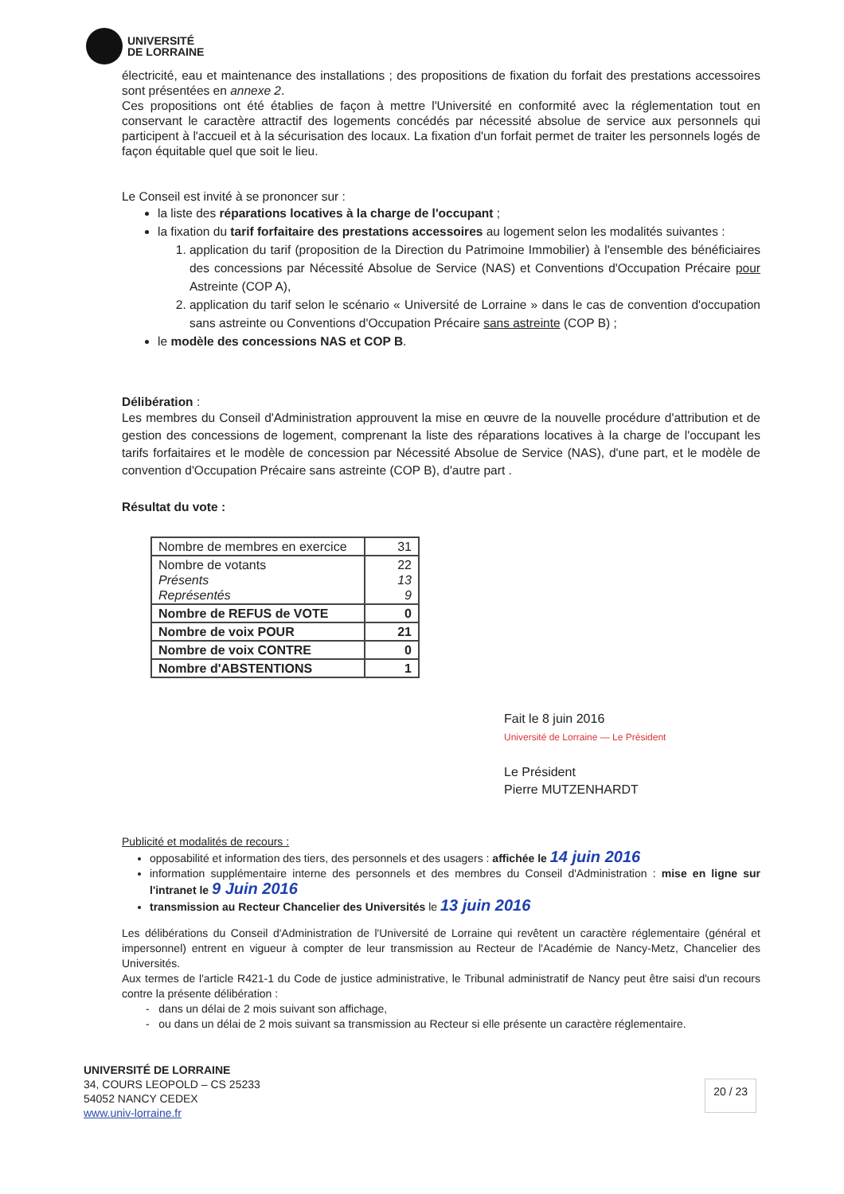UNIVERSITÉ
DE LORRAINE
électricité, eau et maintenance des installations ; des propositions de fixation du forfait des prestations accessoires sont présentées en annexe 2.
Ces propositions ont été établies de façon à mettre l'Université en conformité avec la réglementation tout en conservant le caractère attractif des logements concédés par nécessité absolue de service aux personnels qui participent à l'accueil et à la sécurisation des locaux. La fixation d'un forfait permet de traiter les personnels logés de façon équitable quel que soit le lieu.
Le Conseil est invité à se prononcer sur :
la liste des réparations locatives à la charge de l'occupant ;
la fixation du tarif forfaitaire des prestations accessoires au logement selon les modalités suivantes :
1. application du tarif (proposition de la Direction du Patrimoine Immobilier) à l'ensemble des bénéficiaires des concessions par Nécessité Absolue de Service (NAS) et Conventions d'Occupation Précaire pour Astreinte (COP A),
2. application du tarif selon le scénario « Université de Lorraine » dans le cas de convention d'occupation sans astreinte ou Conventions d'Occupation Précaire sans astreinte (COP B) ;
le modèle des concessions NAS et COP B.
Délibération :
Les membres du Conseil d'Administration approuvent la mise en œuvre de la nouvelle procédure d'attribution et de gestion des concessions de logement, comprenant la liste des réparations locatives à la charge de l'occupant les tarifs forfaitaires et le modèle de concession par Nécessité Absolue de Service (NAS), d'une part, et le modèle de convention d'Occupation Précaire sans astreinte (COP B), d'autre part .
Résultat du vote :
| Nombre de membres en exercice | 31 |
| Nombre de votants Présents Représentés | 22 13 9 |
| Nombre de REFUS de VOTE | 0 |
| Nombre de voix POUR | 21 |
| Nombre de voix CONTRE | 0 |
| Nombre d'ABSTENTIONS | 1 |
Fait le 8 juin 2016
Université de Lorraine — Le Président
Le Président
Pierre MUTZENHARDT
Publicité et modalités de recours :
opposabilité et information des tiers, des personnels et des usagers : affichée le 14 juin 2016
information supplémentaire interne des personnels et des membres du Conseil d'Administration : mise en ligne sur l'intranet le 9 Juin 2016
transmission au Recteur Chancelier des Universités le 13 juin 2016
Les délibérations du Conseil d'Administration de l'Université de Lorraine qui revêtent un caractère réglementaire (général et impersonnel) entrent en vigueur à compter de leur transmission au Recteur de l'Académie de Nancy-Metz, Chancelier des Universités.
Aux termes de l'article R421-1 du Code de justice administrative, le Tribunal administratif de Nancy peut être saisi d'un recours contre la présente délibération :
- dans un délai de 2 mois suivant son affichage,
- ou dans un délai de 2 mois suivant sa transmission au Recteur si elle présente un caractère réglementaire.
UNIVERSITÉ DE LORRAINE
34, COURS LEOPOLD – CS 25233
54052 NANCY CEDEX
www.univ-lorraine.fr
20 / 23